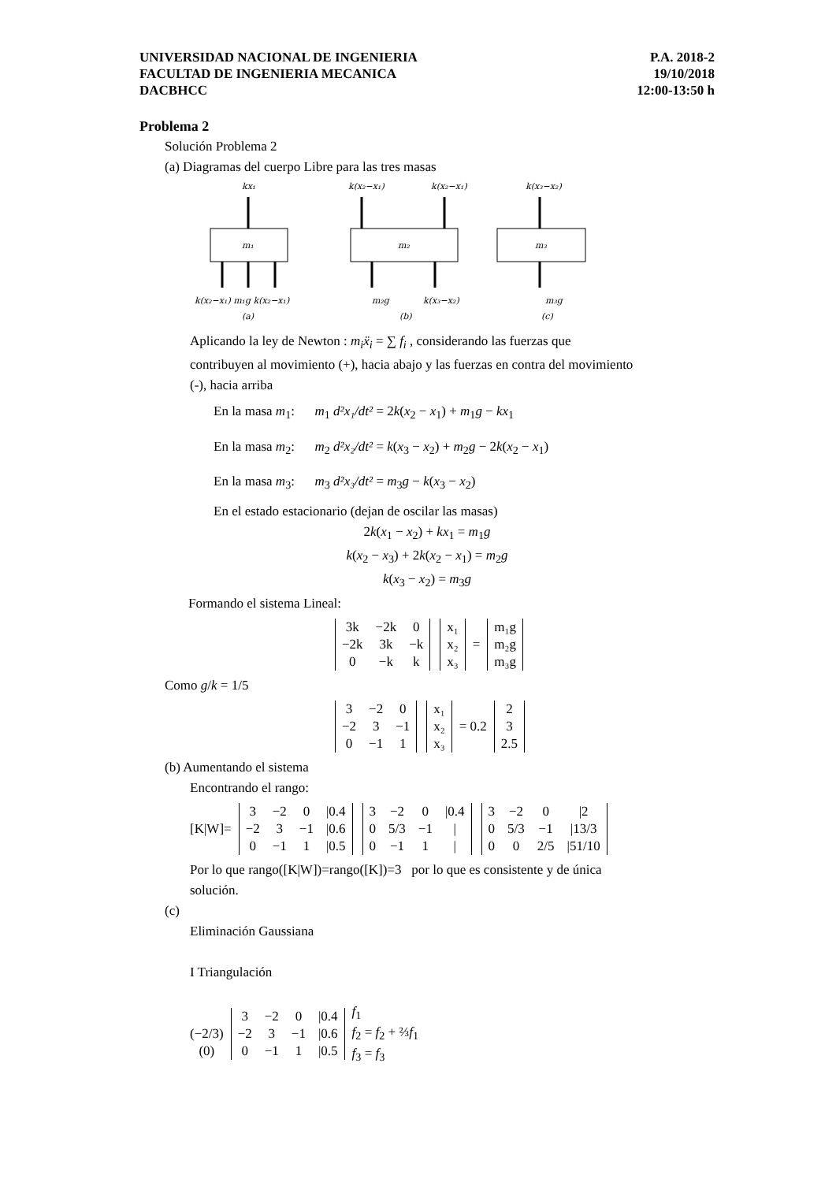UNIVERSIDAD NACIONAL DE INGENIERIA
FACULTAD DE INGENIERIA MECANICA
DACBHCC
P.A. 2018-2
19/10/2018
12:00-13:50 h
Problema 2
Solución Problema 2
(a) Diagramas del cuerpo Libre para las tres masas
kx₁
m₁
k(x₂−x₁) m₁g k(x₂−x₁)
(a)
k(x₂−x₁)
k(x₂−x₁)
m₂
m₂g
k(x₃−x₂)
(b)
k(x₃−x₂)
m₃
m₃g
(c)
Aplicando la ley de Newton : m<sub>i</sub>ẍ<sub>i</sub> = ∑ f<sub>i</sub> , considerando las fuerzas que
contribuyen al movimiento (+), hacia abajo y las fuerzas en contra del movimiento
(-), hacia arriba
En la masa m<sub>1</sub>: m<sub>1</sub> d²x₁/dt² = 2k(x<sub>2</sub> − x<sub>1</sub>) + m<sub>1</sub>g − kx<sub>1</sub>
En la masa m<sub>2</sub>: m<sub>2</sub> d²x₂/dt² = k(x<sub>3</sub> − x<sub>2</sub>) + m<sub>2</sub>g − 2k(x<sub>2</sub> − x<sub>1</sub>)
En la masa m<sub>3</sub>: m<sub>3</sub> d²x₃/dt² = m<sub>3</sub>g − k(x<sub>3</sub> − x<sub>2</sub>)
En el estado estacionario (dejan de oscilar las masas)
2k(x<sub>1</sub> − x<sub>2</sub>) + kx<sub>1</sub> = m<sub>1</sub>g
k(x<sub>2</sub> − x<sub>3</sub>) + 2k(x<sub>2</sub> − x<sub>1</sub>) = m<sub>2</sub>g
k(x<sub>3</sub> − x<sub>2</sub>) = m<sub>3</sub>g
Formando el sistema Lineal:
| 3k | −2k | 0 |
| −2k | 3k | −k |
| 0 | −k | k |
| x₁ |
| x₂ |
| x₃ |
=
| m₁g |
| m₂g |
| m₃g |
Como g/k = 1/5
| 3 | −2 | 0 |
| −2 | 3 | −1 |
| 0 | −1 | 1 |
| x₁ |
| x₂ |
| x₃ |
= 0.2
| 2 |
| 3 |
| 2.5 |
(b) Aumentando el sistema
Encontrando el rango:
[K|W]=
| 3 | −2 | 0 | /0.4 |
| −2 | 3 | −1 | /0.6 |
| 0 | −1 | 1 | /0.5 |
| 3 | −2 | 0 | /0.4 |
| 0 | 5/3 | −1 | / |
| 0 | −1 | 1 | / |
| 3 | −2 | 0 | /2 |
| 0 | 5/3 | −1 | /13/3 |
| 0 | 0 | 2/5 | /51/10 |
Por lo que rango([K|W])=rango([K])=3 por lo que es consistente y de única
solución.
(c)
Eliminación Gaussiana
I Triangulación
(−2/3)
(0)
| 3 | −2 | 0 | /0.4 |
| −2 | 3 | −1 | /0.6 |
| 0 | −1 | 1 | /0.5 |
f<sub>1</sub>
f<sub>2</sub> = f<sub>2</sub> + ⅔f<sub>1</sub>
f<sub>3</sub> = f<sub>3</sub>